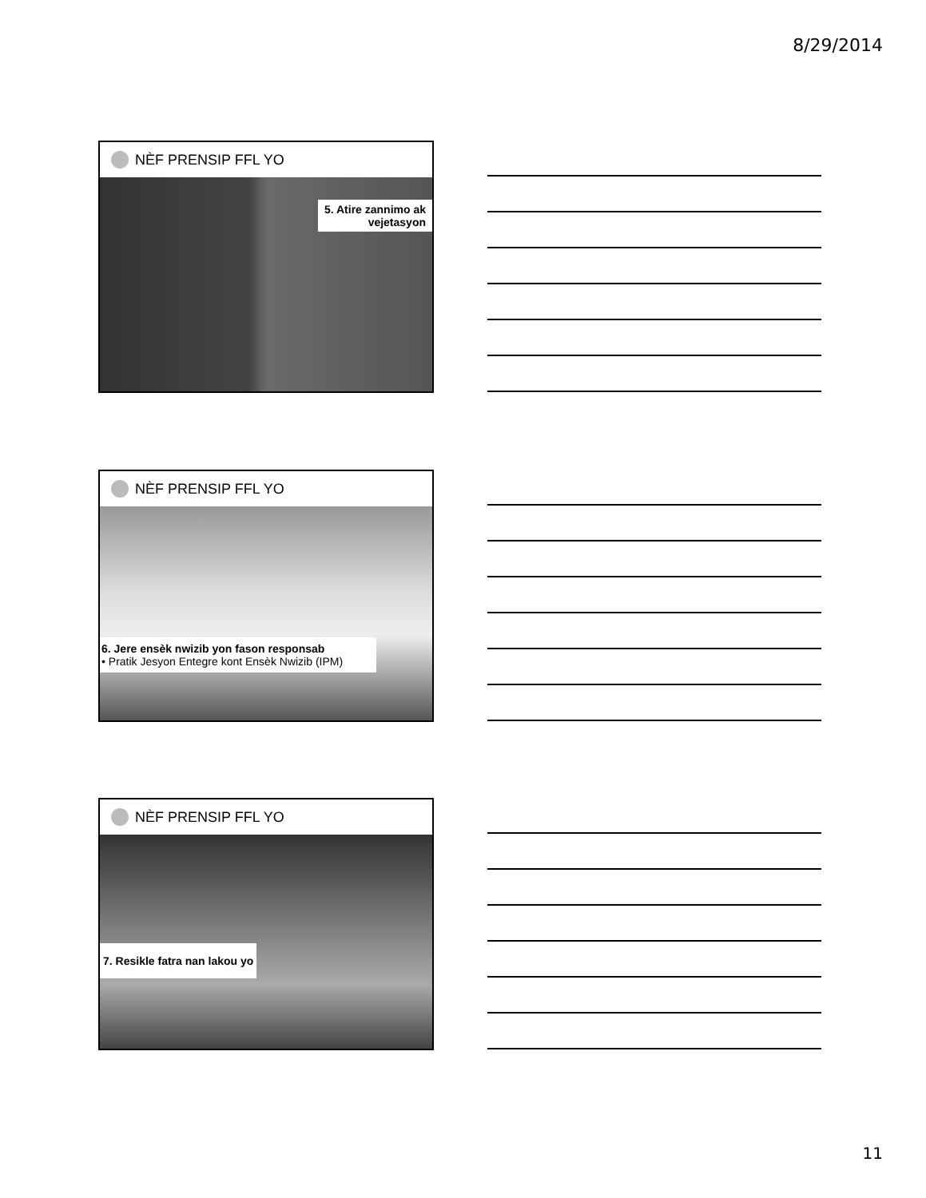8/29/2014
NÈF PRENSIP FFL YO
5. Atire zannimo ak
vejetasyon
NÈF PRENSIP FFL YO
6. Jere ensèk nwizib yon fason responsab
• Pratik Jesyon Entegre kont Ensèk Nwizib (IPM)
NÈF PRENSIP FFL YO
7. Resikle fatra nan lakou yo
11